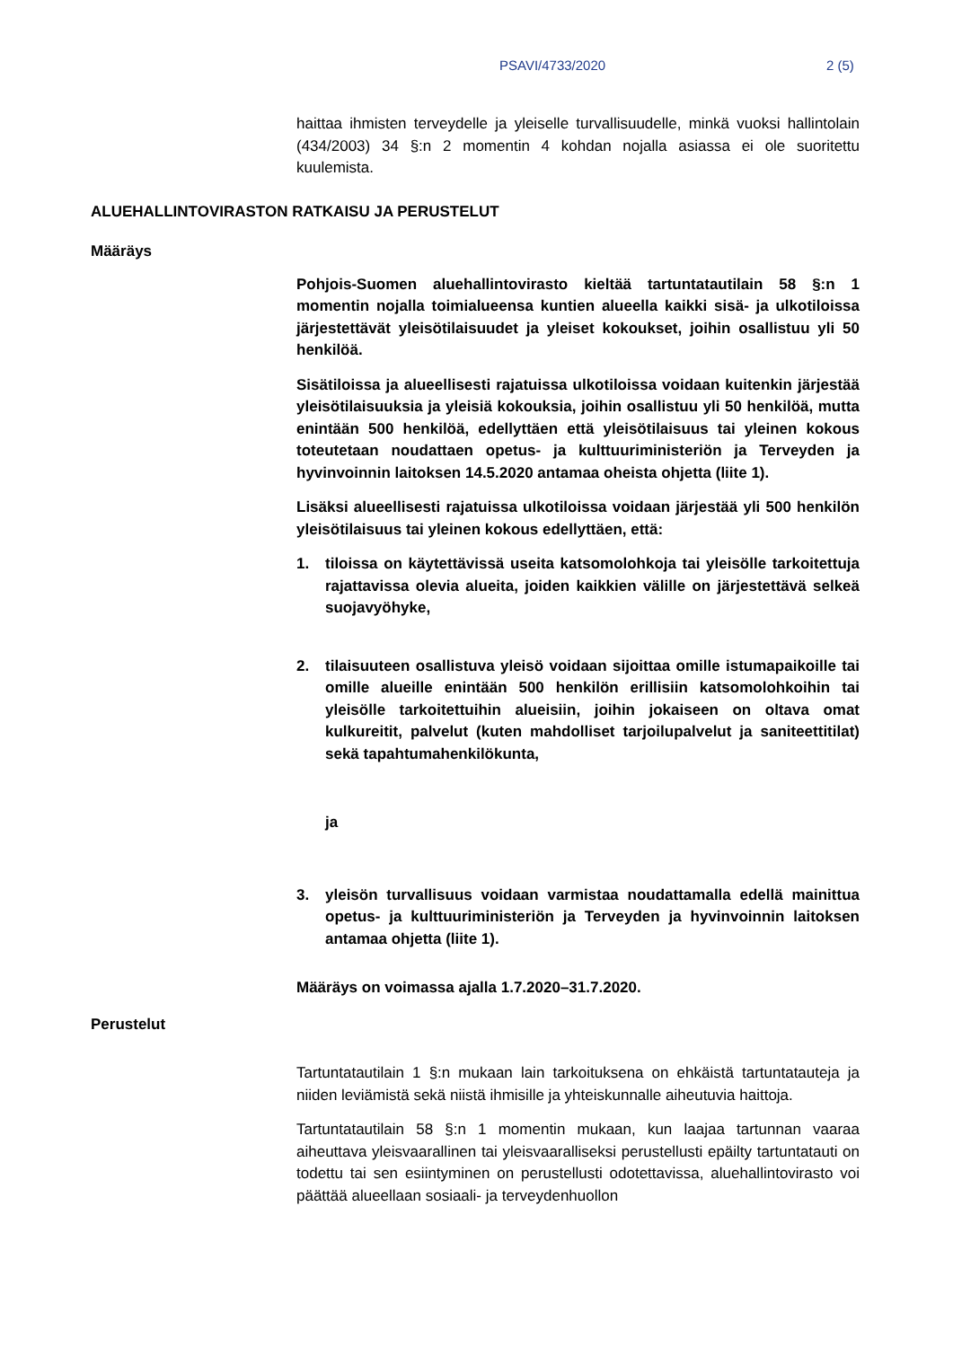PSAVI/4733/2020 2 (5)
haittaa ihmisten terveydelle ja yleiselle turvallisuudelle, minkä vuoksi hallintolain (434/2003) 34 §:n 2 momentin 4 kohdan nojalla asiassa ei ole suoritettu kuulemista.
ALUEHALLINTOVIRASTON RATKAISU JA PERUSTELUT
Määräys
Pohjois-Suomen aluehallintovirasto kieltää tartuntatautilain 58 §:n 1 momentin nojalla toimialueensa kuntien alueella kaikki sisä- ja ulkotiloissa järjestettävät yleisötilaisuudet ja yleiset kokoukset, joihin osallistuu yli 50 henkilöä.
Sisätiloissa ja alueellisesti rajatuissa ulkotiloissa voidaan kuitenkin järjestää yleisötilaisuuksia ja yleisiä kokouksia, joihin osallistuu yli 50 henkilöä, mutta enintään 500 henkilöä, edellyttäen että yleisötilaisuus tai yleinen kokous toteutetaan noudattaen opetus- ja kulttuuriministeriön ja Terveyden ja hyvinvoinnin laitoksen 14.5.2020 antamaa oheista ohjetta (liite 1).
Lisäksi alueellisesti rajatuissa ulkotiloissa voidaan järjestää yli 500 henkilön yleisötilaisuus tai yleinen kokous edellyttäen, että:
1. tiloissa on käytettävissä useita katsomolohkoja tai yleisölle tarkoitettuja rajattavissa olevia alueita, joiden kaikkien välille on järjestettävä selkeä suojavyöhyke,
2. tilaisuuteen osallistuva yleisö voidaan sijoittaa omille istumapaikoille tai omille alueille enintään 500 henkilön erillisiin katsomolohkoihin tai yleisölle tarkoitettuihin alueisiin, joihin jokaiseen on oltava omat kulkureitit, palvelut (kuten mahdolliset tarjoilupalvelut ja saniteettitilat) sekä tapahtumahenkilökunta,
ja
3. yleisön turvallisuus voidaan varmistaa noudattamalla edellä mainittua opetus- ja kulttuuriministeriön ja Terveyden ja hyvinvoinnin laitoksen antamaa ohjetta (liite 1).
Määräys on voimassa ajalla 1.7.2020–31.7.2020.
Perustelut
Tartuntatautilain 1 §:n mukaan lain tarkoituksena on ehkäistä tartuntatauteja ja niiden leviämistä sekä niistä ihmisille ja yhteiskunnalle aiheutuvia haittoja.
Tartuntatautilain 58 §:n 1 momentin mukaan, kun laajaa tartunnan vaaraa aiheuttava yleisvaarallinen tai yleisvaaralliseksi perustellusti epäilty tartuntatauti on todettu tai sen esiintyminen on perustellusti odotettavissa, aluehallintovirasto voi päättää alueellaan sosiaali- ja terveydenhuollon